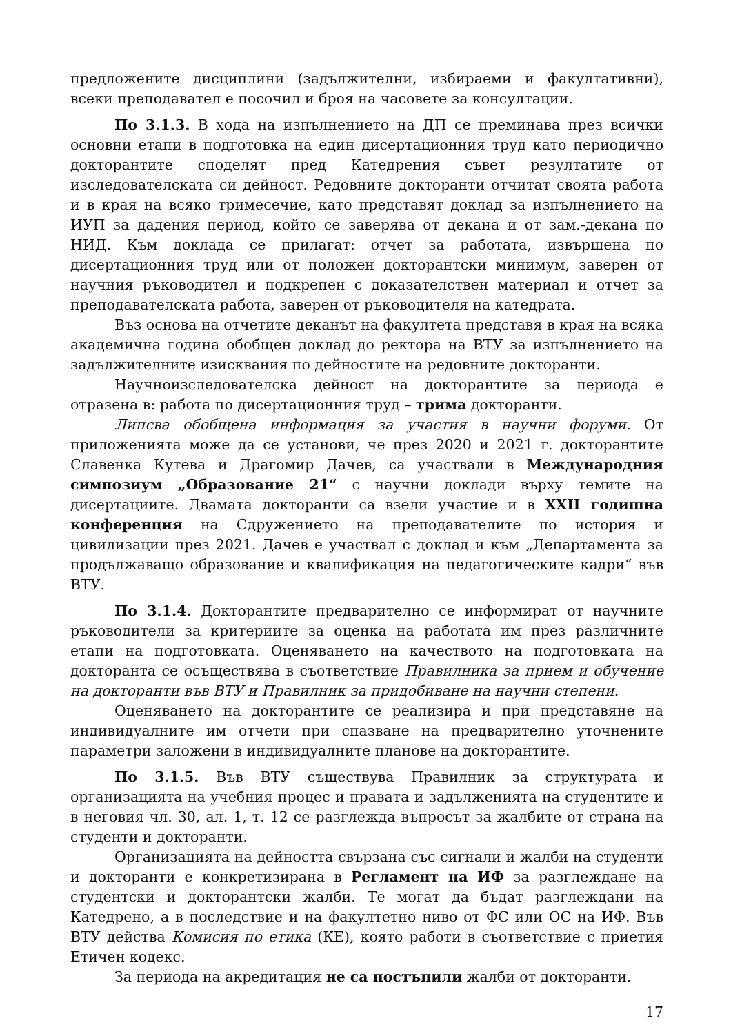предложените дисциплини (задължителни, избираеми и факултативни), всеки преподавател е посочил и броя на часовете за консултации.
По 3.1.3. В хода на изпълнението на ДП се преминава през всички основни етапи в подготовка на един дисертационния труд като периодично докторантите споделят пред Катедрения съвет резултатите от изследователската си дейност. Редовните докторанти отчитат своята работа и в края на всяко тримесечие, като представят доклад за изпълнението на ИУП за дадения период, който се заверява от декана и от зам.-декана по НИД. Към доклада се прилагат: отчет за работата, извършена по дисертационния труд или от положен докторантски минимум, заверен от научния ръководител и подкрепен с доказателствен материал и отчет за преподавателската работа, заверен от ръководителя на катедрата.
Въз основа на отчетите деканът на факултета представя в края на всяка академична година обобщен доклад до ректора на ВТУ за изпълнението на задължителните изисквания по дейностите на редовните докторанти.
Научноизследователска дейност на докторантите за периода е отразена в: работа по дисертационния труд – трима докторанти.
Липсва обобщена информация за участия в научни форуми. От приложенията може да се установи, че през 2020 и 2021 г. докторантите Славенка Кутева и Драгомир Дачев, са участвали в Международния симпозиум „Образование 21“ с научни доклади върху темите на дисертациите. Двамата докторанти са взели участие и в XXII годишна конференция на Сдружението на преподавателите по история и цивилизации през 2021. Дачев е участвал с доклад и към „Департамента за продължаващо образование и квалификация на педагогическите кадри“ във ВТУ.
По 3.1.4. Докторантите предварително се информират от научните ръководители за критериите за оценка на работата им през различните етапи на подготовката. Оценяването на качеството на подготовката на докторанта се осъществява в съответствие Правилника за прием и обучение на докторанти във ВТУ и Правилник за придобиване на научни степени.
Оценяването на докторантите се реализира и при представяне на индивидуалните им отчети при спазване на предварително уточнените параметри заложени в индивидуалните планове на докторантите.
По 3.1.5. Във ВТУ съществува Правилник за структурата и организацията на учебния процес и правата и задълженията на студентите и в неговия чл. 30, ал. 1, т. 12 се разглежда въпросът за жалбите от страна на студенти и докторанти.
Организацията на дейността свързана със сигнали и жалби на студенти и докторанти е конкретизирана в Регламент на ИФ за разглеждане на студентски и докторантски жалби. Те могат да бъдат разглеждани на Катедрено, а в последствие и на факултетно ниво от ФС или ОС на ИФ. Във ВТУ действа Комисия по етика (КЕ), която работи в съответствие с приетия Етичен кодекс.
За периода на акредитация не са постъпили жалби от докторанти.
17